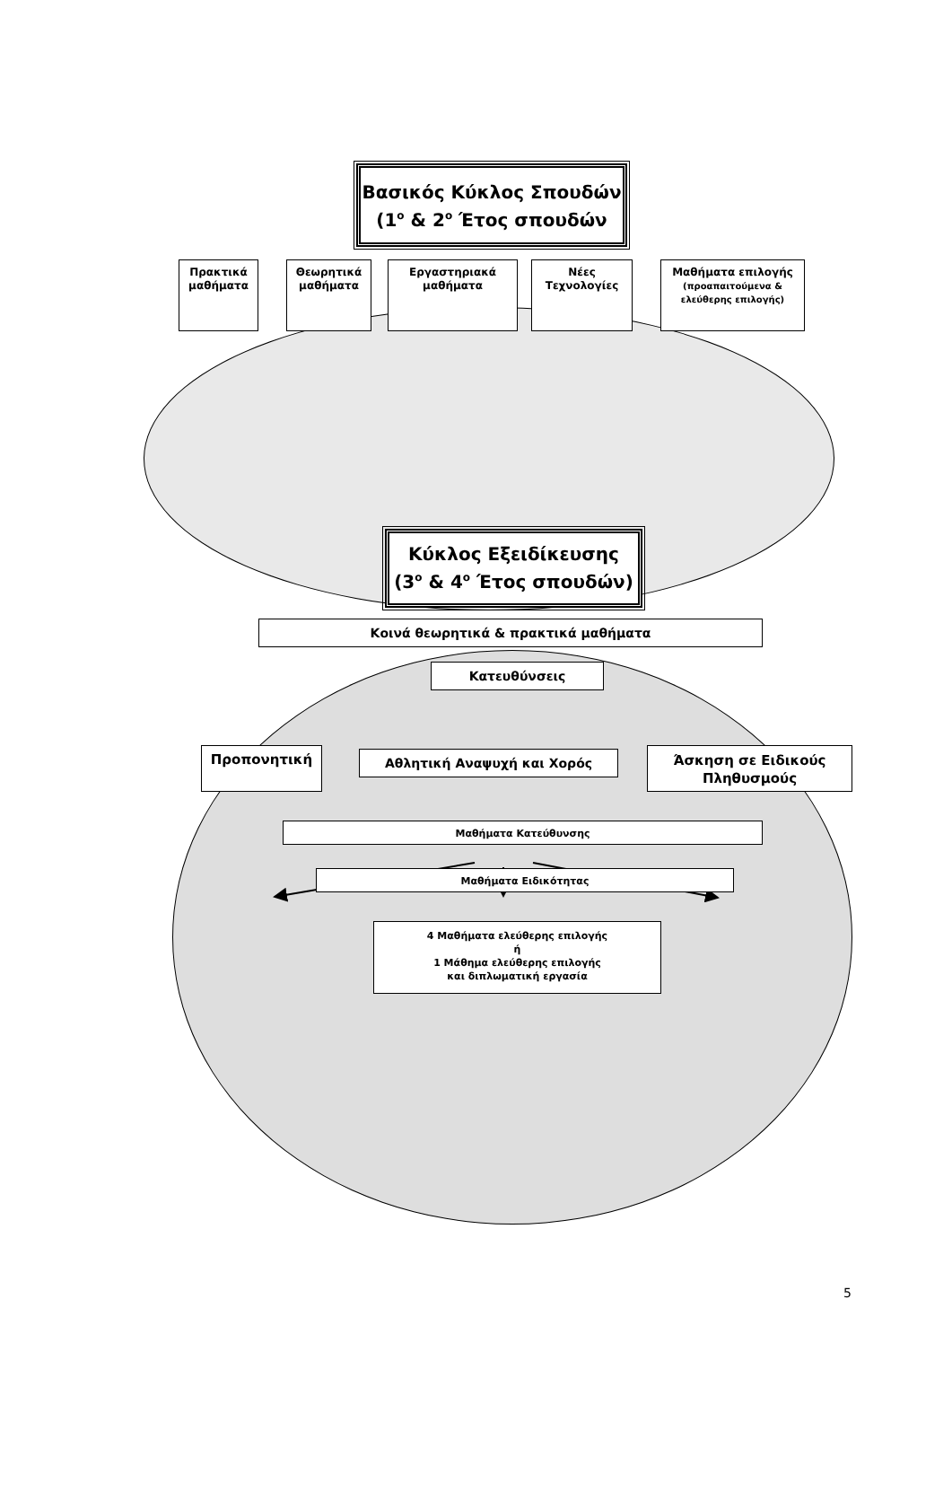Βασικός Κύκλος Σπουδών
(1<sup>ο</sup> & 2<sup>ο</sup> Έτος σπουδών
Πρακτικά μαθήματα
Θεωρητικά μαθήματα
Εργαστηριακά μαθήματα
Νέες Τεχνολογίες
Μαθήματα επιλογής
(προαπαιτούμενα & ελεύθερης επιλογής)
Κύκλος Εξειδίκευσης
(3<sup>ο</sup> & 4<sup>ο</sup> Έτος σπουδών)
Κοινά θεωρητικά & πρακτικά μαθήματα
Κατευθύνσεις
Προπονητική
Αθλητική Αναψυχή και Χορός
Άσκηση σε Ειδικούς Πληθυσμούς
Μαθήματα Κατεύθυνσης
Μαθήματα Ειδικότητας
4 Μαθήματα ελεύθερης επιλογής
ή
1 Μάθημα ελεύθερης επιλογής
και διπλωματική εργασία
5